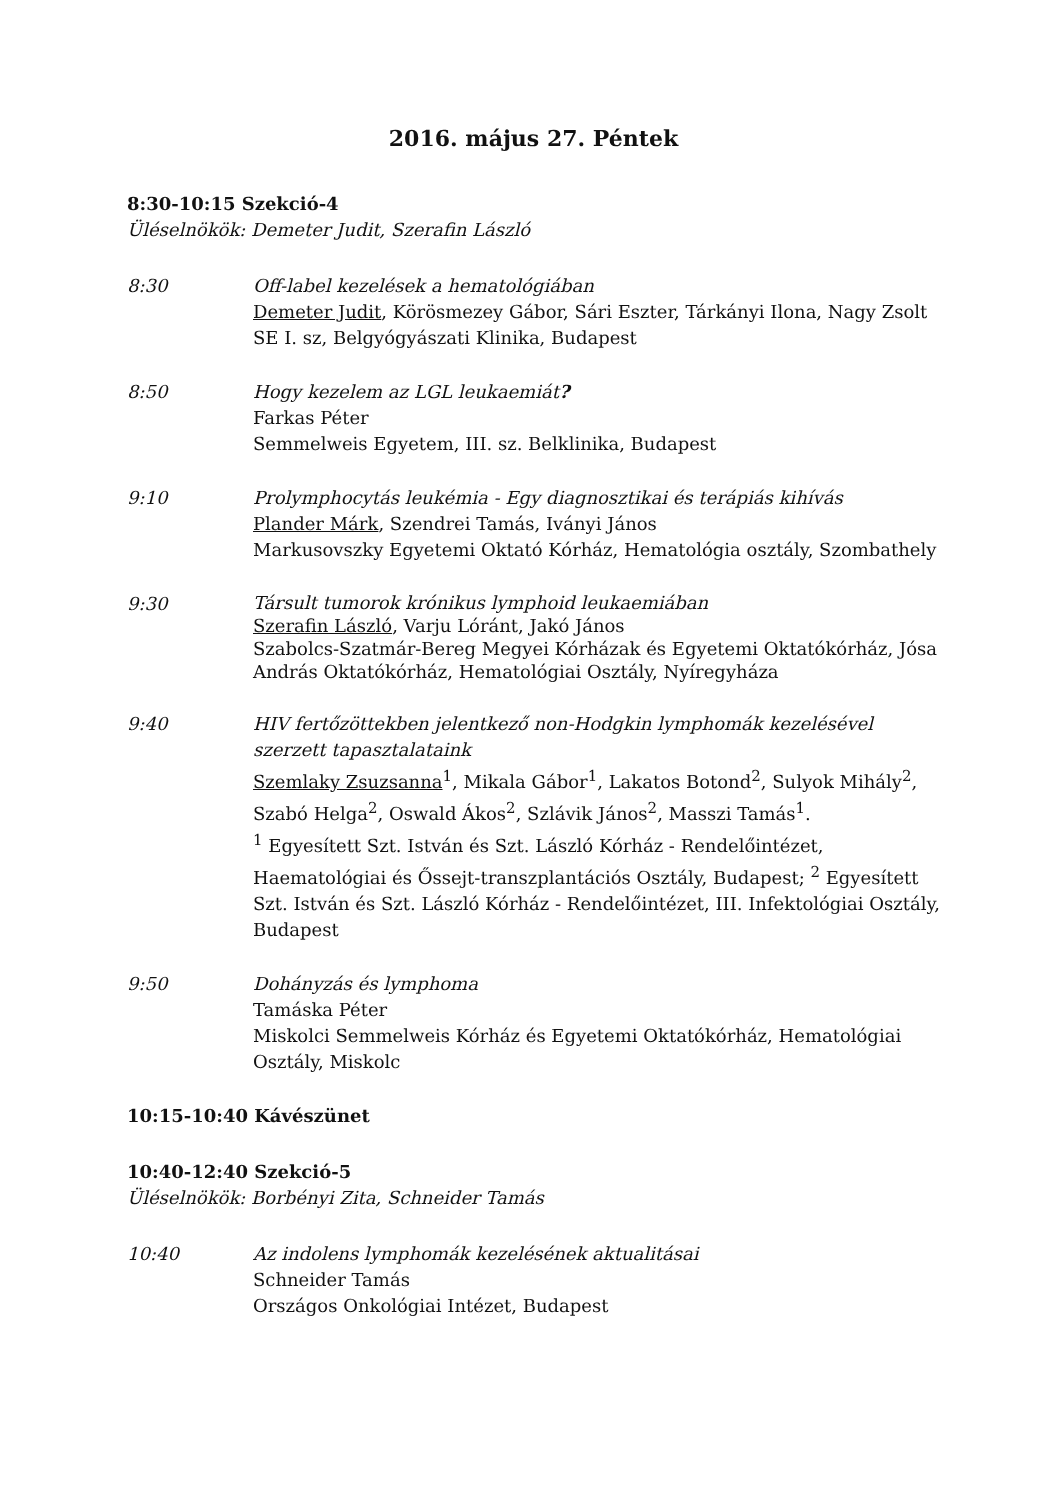2016. május 27. Péntek
8:30-10:15 Szekció-4
Üléselnökök: Demeter Judit, Szerafin László
8:30 Off-label kezelések a hematológiában
Demeter Judit, Körösmezey Gábor, Sári Eszter, Tárkányi Ilona, Nagy Zsolt
SE I. sz, Belgyógyászati Klinika, Budapest
8:50 Hogy kezelem az LGL leukaemiát?
Farkas Péter
Semmelweis Egyetem, III. sz. Belklinika, Budapest
9:10 Prolymphocytás leukémia - Egy diagnosztikai és terápiás kihívás
Plander Márk, Szendrei Tamás, Iványi János
Markusovszky Egyetemi Oktató Kórház, Hematológia osztály, Szombathely
9:30
Társult tumorok krónikus lymphoid leukaemiában
Szerafin László, Varju Lóránt, Jakó János
Szabolcs-Szatmár-Bereg Megyei Kórházak és Egyetemi Oktatókórház, Jósa András Oktatókórház, Hematológiai Osztály, Nyíregyháza
9:40 HIV fertőzöttekben jelentkező non-Hodgkin lymphomák kezelésével szerzett tapasztalataink
Szemlaky Zsuzsanna<sup>1</sup>, Mikala Gábor<sup>1</sup>, Lakatos Botond<sup>2</sup>, Sulyok Mihály<sup>2</sup>, Szabó Helga<sup>2</sup>, Oswald Ákos<sup>2</sup>, Szlávik János<sup>2</sup>, Masszi Tamás<sup>1</sup>.
<sup>1</sup> Egyesített Szt. István és Szt. László Kórház - Rendelőintézet, Haematológiai és Őssejt-transzplantációs Osztály, Budapest; <sup>2</sup> Egyesített Szt. István és Szt. László Kórház - Rendelőintézet, III. Infektológiai Osztály, Budapest
9:50 Dohányzás és lymphoma
Tamáska Péter
Miskolci Semmelweis Kórház és Egyetemi Oktatókórház, Hematológiai Osztály, Miskolc
10:15-10:40 Kávészünet
10:40-12:40 Szekció-5
Üléselnökök: Borbényi Zita, Schneider Tamás
10:40 Az indolens lymphomák kezelésének aktualitásai
Schneider Tamás
Országos Onkológiai Intézet, Budapest